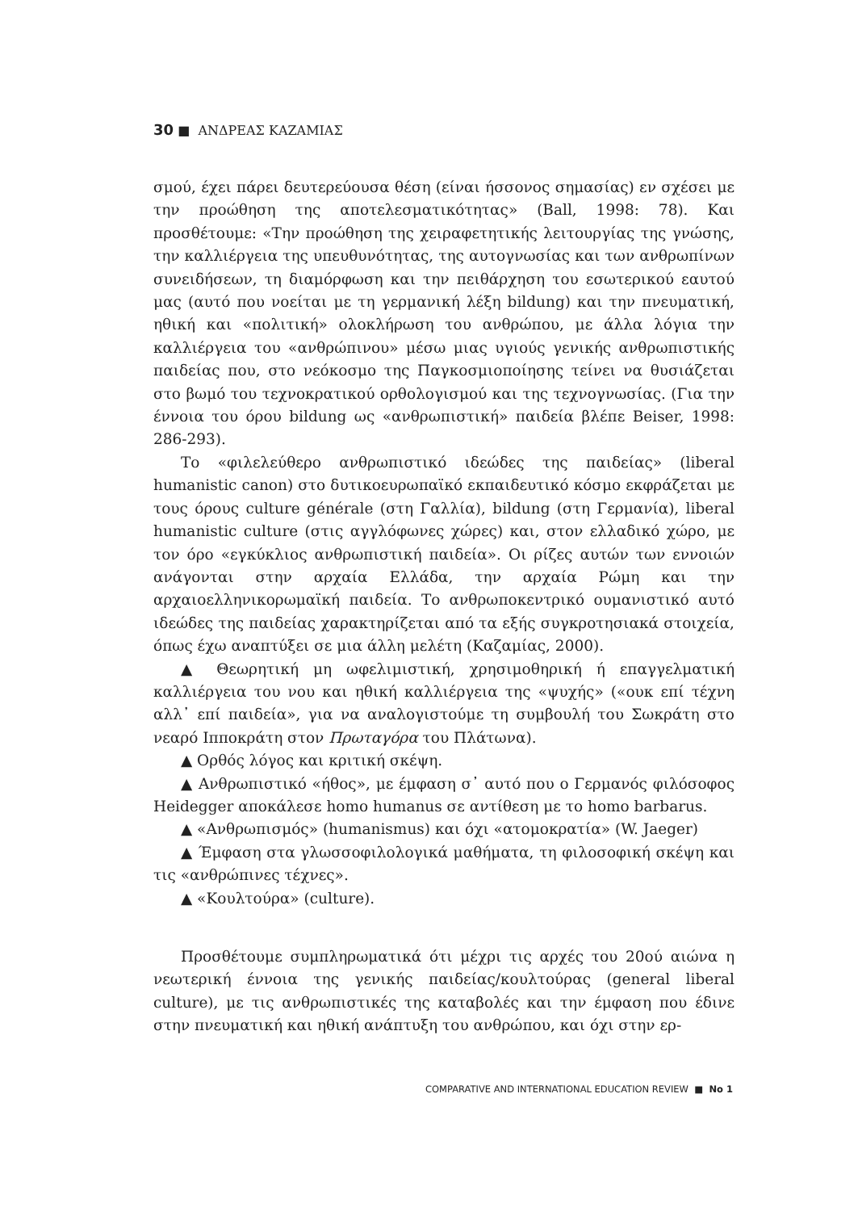30 ■ ΑΝΔΡΕΑΣ ΚΑΖΑΜΙΑΣ
σμού, έχει πάρει δευτερεύουσα θέση (είναι ήσσονος σημασίας) εν σχέσει με την προώθηση της αποτελεσματικότητας» (Ball, 1998: 78). Και προσθέτουμε: «Την προώθηση της χειραφετητικής λειτουργίας της γνώσης, την καλλιέργεια της υπευθυνότητας, της αυτογνωσίας και των ανθρωπίνων συνειδήσεων, τη διαμόρφωση και την πειθάρχηση του εσωτερικού εαυτού μας (αυτό που νοείται με τη γερμανική λέξη bildung) και την πνευματική, ηθική και «πολιτική» ολοκλήρωση του ανθρώπου, με άλλα λόγια την καλλιέργεια του «ανθρώπινου» μέσω μιας υγιούς γενικής ανθρωπιστικής παιδείας που, στο νεόκοσμο της Παγκοσμιοποίησης τείνει να θυσιάζεται στο βωμό του τεχνοκρατικού ορθολογισμού και της τεχνογνωσίας. (Για την έννοια του όρου bildung ως «ανθρωπιστική» παιδεία βλέπε Beiser, 1998: 286-293).
Το «φιλελεύθερο ανθρωπιστικό ιδεώδες της παιδείας» (liberal humanistic canon) στο δυτικοευρωπαϊκό εκπαιδευτικό κόσμο εκφράζεται με τους όρους culture générale (στη Γαλλία), bildung (στη Γερμανία), liberal humanistic culture (στις αγγλόφωνες χώρες) και, στον ελλαδικό χώρο, με τον όρο «εγκύκλιος ανθρωπιστική παιδεία». Οι ρίζες αυτών των εννοιών ανάγονται στην αρχαία Ελλάδα, την αρχαία Ρώμη και την αρχαιοελληνικορωμαϊκή παιδεία. Το ανθρωποκεντρικό ουμανιστικό αυτό ιδεώδες της παιδείας χαρακτηρίζεται από τα εξής συγκροτησιακά στοιχεία, όπως έχω αναπτύξει σε μια άλλη μελέτη (Καζαμίας, 2000).
▲ Θεωρητική μη ωφελιμιστική, χρησιμοθηρική ή επαγγελματική καλλιέργεια του νου και ηθική καλλιέργεια της «ψυχής» («ουκ επί τέχνη αλλ᾽ επί παιδεία», για να αναλογιστούμε τη συμβουλή του Σωκράτη στο νεαρό Ιπποκράτη στον Πρωταγόρα του Πλάτωνα).
▲ Ορθός λόγος και κριτική σκέψη.
▲ Ανθρωπιστικό «ήθος», με έμφαση σ᾽ αυτό που ο Γερμανός φιλόσοφος Heidegger αποκάλεσε homo humanus σε αντίθεση με το homo barbarus.
▲ «Ανθρωπισμός» (humanismus) και όχι «ατομοκρατία» (W. Jaeger)
▲ Έμφαση στα γλωσσοφιλολογικά μαθήματα, τη φιλοσοφική σκέψη και τις «ανθρώπινες τέχνες».
▲ «Κουλτούρα» (culture).
Προσθέτουμε συμπληρωματικά ότι μέχρι τις αρχές του 20ού αιώνα η νεωτερική έννοια της γενικής παιδείας/κουλτούρας (general liberal culture), με τις ανθρωπιστικές της καταβολές και την έμφαση που έδινε στην πνευματική και ηθική ανάπτυξη του ανθρώπου, και όχι στην ερ-
COMPARATIVE AND INTERNATIONAL EDUCATION REVIEW ■ No 1